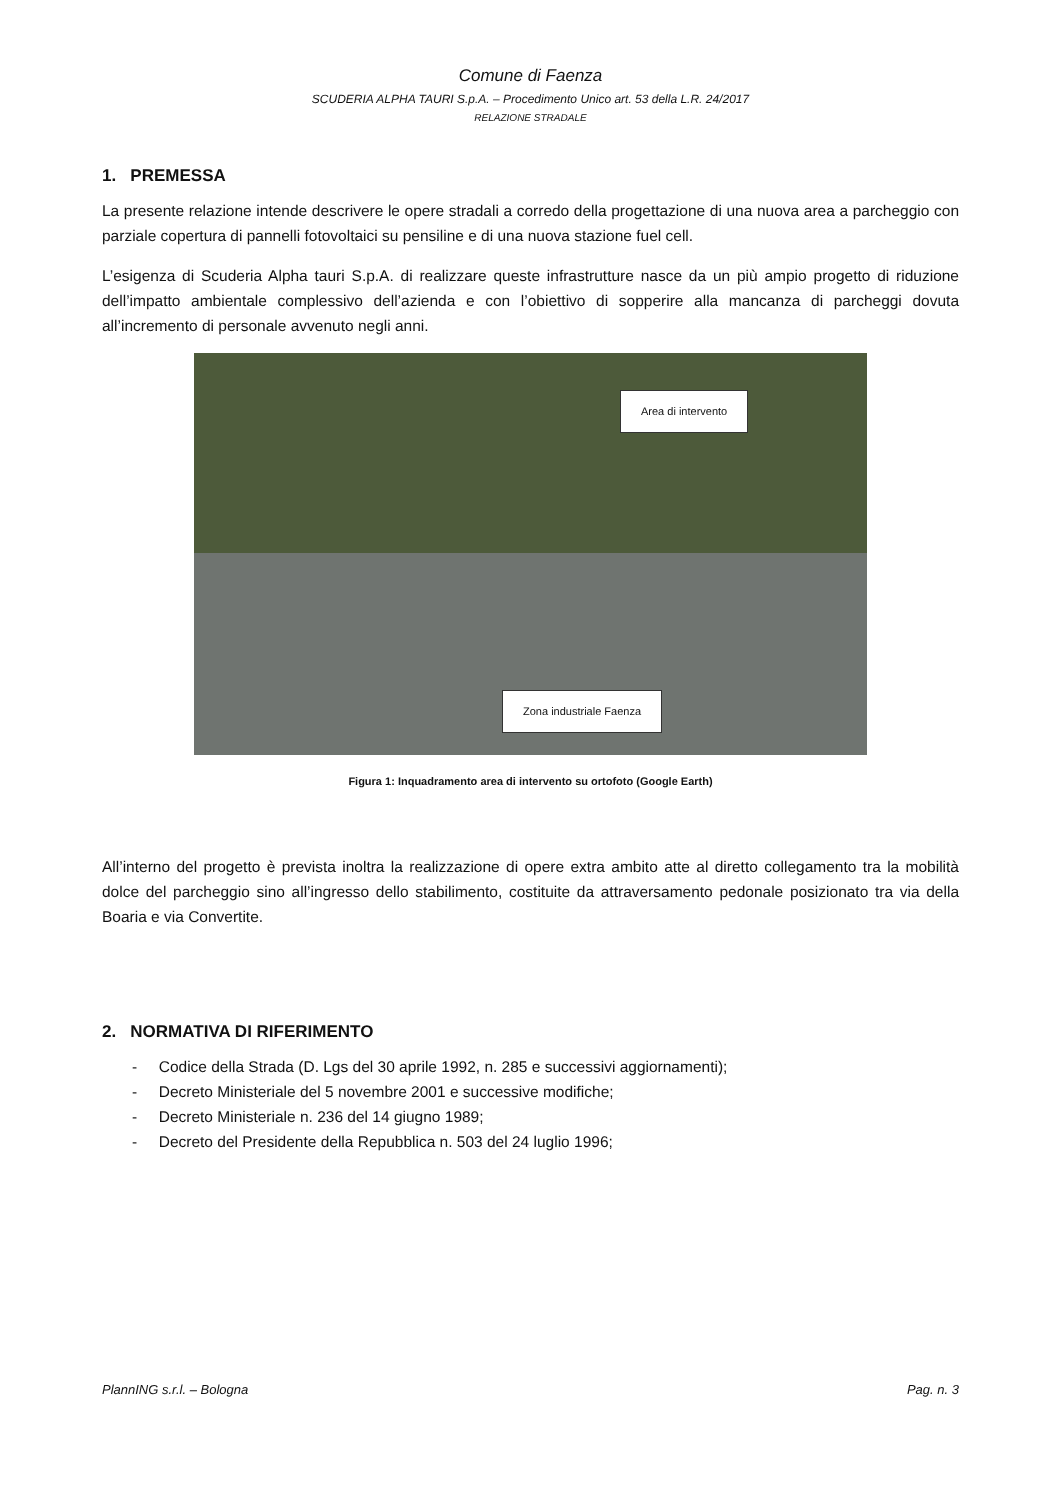Comune di Faenza
SCUDERIA ALPHA TAURI S.p.A. – Procedimento Unico art. 53 della L.R. 24/2017
RELAZIONE STRADALE
1. PREMESSA
La presente relazione intende descrivere le opere stradali a corredo della progettazione di una nuova area a parcheggio con parziale copertura di pannelli fotovoltaici su pensiline e di una nuova stazione fuel cell.
L’esigenza di Scuderia Alpha tauri S.p.A. di realizzare queste infrastrutture nasce da un più ampio progetto di riduzione dell’impatto ambientale complessivo dell’azienda e con l’obiettivo di sopperire alla mancanza di parcheggi dovuta all’incremento di personale avvenuto negli anni.
Area di intervento
Zona industriale Faenza
Figura 1: Inquadramento area di intervento su ortofoto (Google Earth)
All’interno del progetto è prevista inoltra la realizzazione di opere extra ambito atte al diretto collegamento tra la mobilità dolce del parcheggio sino all’ingresso dello stabilimento, costituite da attraversamento pedonale posizionato tra via della Boaria e via Convertite.
2. NORMATIVA DI RIFERIMENTO
- Codice della Strada (D. Lgs del 30 aprile 1992, n. 285 e successivi aggiornamenti);
- Decreto Ministeriale del 5 novembre 2001 e successive modifiche;
- Decreto Ministeriale n. 236 del 14 giugno 1989;
- Decreto del Presidente della Repubblica n. 503 del 24 luglio 1996;
PlannING s.r.l. – Bologna Pag. n. 3